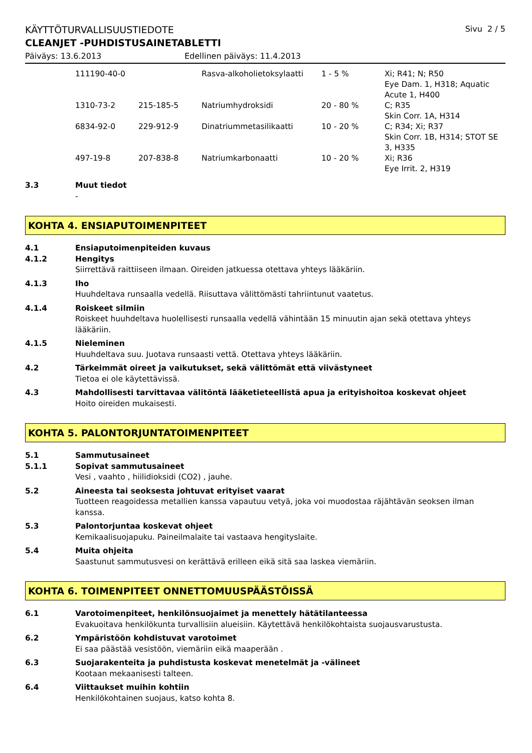KÄYTTÖTURVALLISUUSTIEDOTE Sivu 2 / 5
CLEANJET -PUHDISTUSAINETABLETTI
Päiväys: 13.6.2013 Edellinen päiväys: 11.4.2013
| 111190-40-0 | | Rasva-alkoholietoksylaatti | 1 - 5 % | Xi; R41; N; R50 Eye Dam. 1, H318; Aquatic Acute 1, H400 |
| 1310-73-2 | 215-185-5 | Natriumhydroksidi | 20 - 80 % | C; R35 Skin Corr. 1A, H314 |
| 6834-92-0 | 229-912-9 | Dinatriummetasilikaatti | 10 - 20 % | C; R34; Xi; R37 Skin Corr. 1B, H314; STOT SE 3, H335 |
| 497-19-8 | 207-838-8 | Natriumkarbonaatti | 10 - 20 % | Xi; R36 Eye Irrit. 2, H319 |
3.3 Muut tiedot
-
KOHTA 4. ENSIAPUTOIMENPITEET
4.1 Ensiaputoimenpiteiden kuvaus
4.1.2 Hengitys
Siirrettävä raittiiseen ilmaan. Oireiden jatkuessa otettava yhteys lääkäriin.
4.1.3 Iho
Huuhdeltava runsaalla vedellä. Riisuttava välittömästi tahriintunut vaatetus.
4.1.4 Roiskeet silmiin
Roiskeet huuhdeltava huolellisesti runsaalla vedellä vähintään 15 minuutin ajan sekä otettava yhteys lääkäriin.
4.1.5 Nieleminen
Huuhdeltava suu. Juotava runsaasti vettä. Otettava yhteys lääkäriin.
4.2 Tärkeimmät oireet ja vaikutukset, sekä välittömät että viivästyneet
Tietoa ei ole käytettävissä.
4.3 Mahdollisesti tarvittavaa välitöntä lääketieteellistä apua ja erityishoitoa koskevat ohjeet
Hoito oireiden mukaisesti.
KOHTA 5. PALONTORJUNTATOIMENPITEET
5.1 Sammutusaineet
5.1.1 Sopivat sammutusaineet
Vesi , vaahto , hiilidioksidi (CO2) , jauhe.
5.2 Aineesta tai seoksesta johtuvat erityiset vaarat
Tuotteen reagoidessa metallien kanssa vapautuu vetyä, joka voi muodostaa räjähtävän seoksen ilman kanssa.
5.3 Palontorjuntaa koskevat ohjeet
Kemikaalisuojapuku. Paineilmalaite tai vastaava hengityslaite.
5.4 Muita ohjeita
Saastunut sammutusvesi on kerättävä erilleen eikä sitä saa laskea viemäriin.
KOHTA 6. TOIMENPITEET ONNETTOMUUSPÄÄSTÖISSÄ
6.1 Varotoimenpiteet, henkilönsuojaimet ja menettely hätätilanteessa
Evakuoitava henkilökunta turvallisiin alueisiin. Käytettävä henkilökohtaista suojausvarustusta.
6.2 Ympäristöön kohdistuvat varotoimet
Ei saa päästää vesistöön, viemäriin eikä maaperään .
6.3 Suojarakenteita ja puhdistusta koskevat menetelmät ja -välineet
Kootaan mekaanisesti talteen.
6.4 Viittaukset muihin kohtiin
Henkilökohtainen suojaus, katso kohta 8.